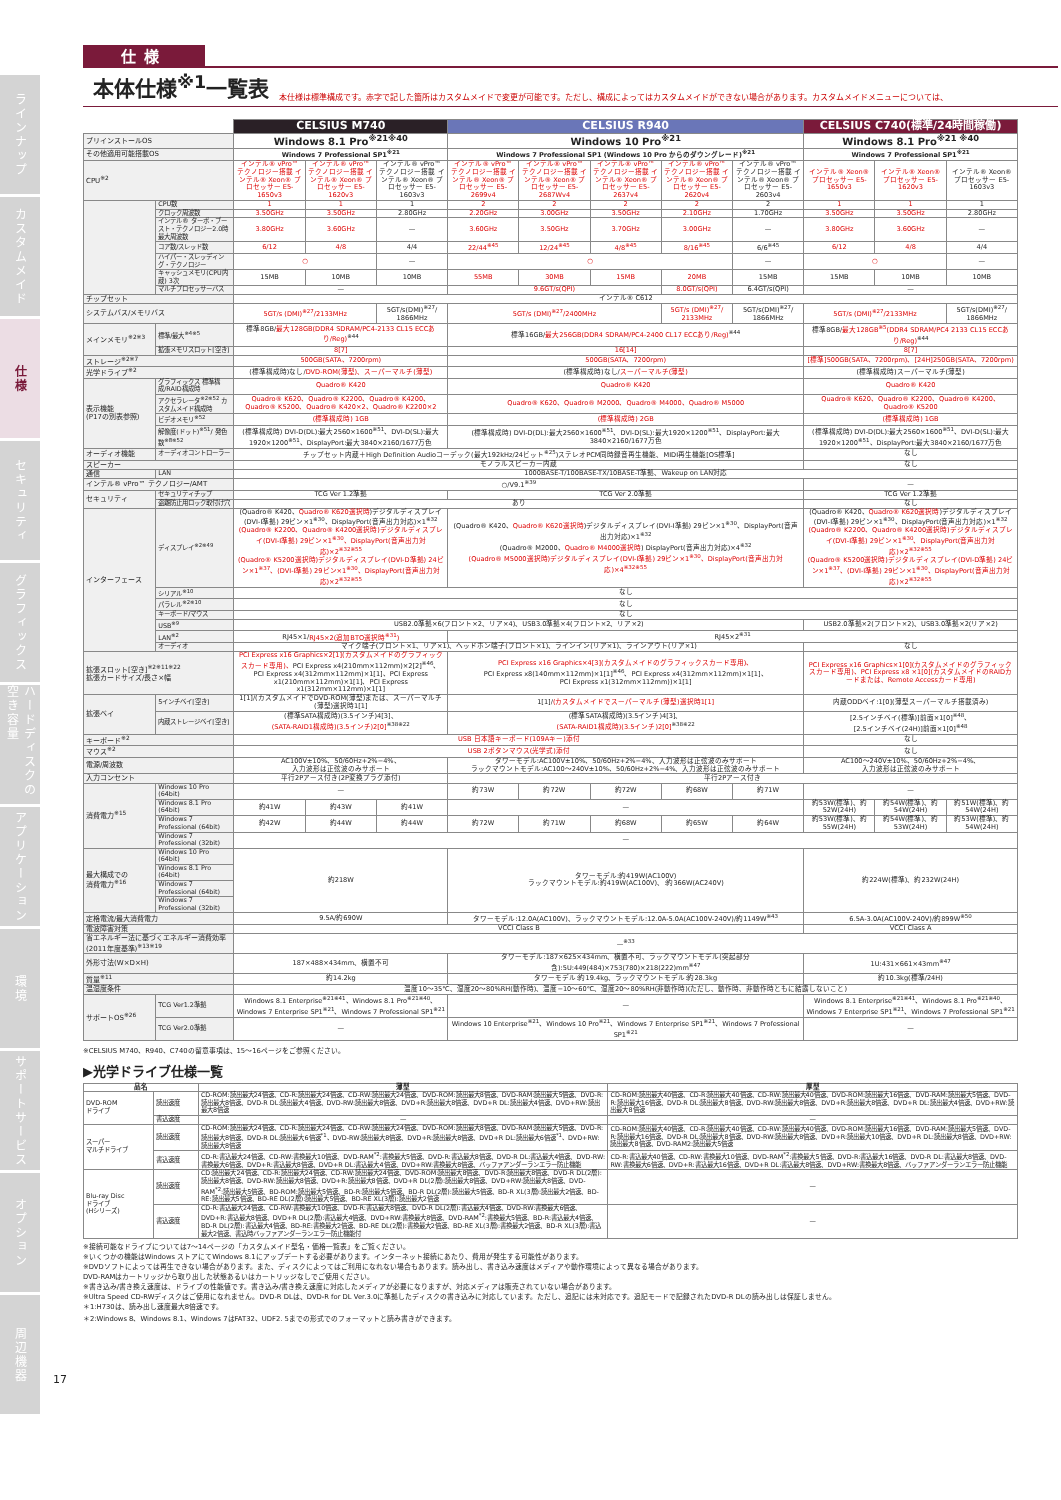ラインナップ
カスタムメイド
仕様
セキュリティ
グラフィックス
ハードディスクの空き容量
アプリケーション
環境
サポートサービス
オプション
周辺機器
仕様
本体仕様<sup>※1</sup>一覧表
本仕様は標準構成です。赤字で記した箇所はカスタムメイドで変更が可能です。ただし、構成によってはカスタムメイドができない場合があります。カスタムメイドメニューについては、
| | | CELSIUS M740 | | | CELSIUS R940 | | | | | CELSIUS C740(標準/24時間稼働) | | |
| プリインストールOS | | Windows 8.1 Pro<sup>※21※40</sup> | | | Windows 10 Pro<sup>※21</sup> | | | | | Windows 8.1 Pro<sup>※21 ※40</sup> | | |
| その他適用可能搭載OS | | Windows 7 Professional SP1<sup>※21</sup> | | | Windows 7 Professional SP1 (Windows 10 Pro からのダウングレード)<sup>※21</sup> | | | | | Windows 7 Professional SP1<sup>※21</sup> | | |
| CPU<sup>※2</sup> | | インテル® vPro™ テクノロジー搭載 インテル® Xeon® プロセッサー E5-1650v3 | インテル® vPro™ テクノロジー搭載 インテル® Xeon® プロセッサー E5-1620v3 | インテル® vPro™ テクノロジー搭載 インテル® Xeon® プロセッサー E5-1603v3 | インテル® vPro™ テクノロジー搭載 インテル® Xeon® プロセッサー E5-2699v4 | インテル® vPro™ テクノロジー搭載 インテル® Xeon® プロセッサー E5-2687Wv4 | インテル® vPro™ テクノロジー搭載 インテル® Xeon® プロセッサー E5-2637v4 | インテル® vPro™ テクノロジー搭載 インテル® Xeon® プロセッサー E5-2620v4 | インテル® vPro™ テクノロジー搭載 インテル® Xeon® プロセッサー E5-2603v4 | インテル® Xeon® プロセッサー E5-1650v3 | インテル® Xeon® プロセッサー E5-1620v3 | インテル® Xeon® プロセッサー E5-1603v3 |
| | CPU数 | 1 | 1 | 1 | 2 | 2 | 2 | 2 | 2 | 1 | 1 | 1 |
| | クロック周波数 | 3.50GHz | 3.50GHz | 2.80GHz | 2.20GHz | 3.00GHz | 3.50GHz | 2.10GHz | 1.70GHz | 3.50GHz | 3.50GHz | 2.80GHz |
| | インテル® ターボ・ブースト・テクノロジー2.0時最大周波数 | 3.80GHz | 3.60GHz | — | 3.60GHz | 3.50GHz | 3.70GHz | 3.00GHz | — | 3.80GHz | 3.60GHz | — |
| | コア数/スレッド数 | 6/12 | 4/8 | 4/4 | 22/44<sup>※45</sup> | 12/24<sup>※45</sup> | 4/8<sup>※45</sup> | 8/16<sup>※45</sup> | 6/6<sup>※45</sup> | 6/12 | 4/8 | 4/4 |
| | ハイパー・スレッディング・テクノロジー | ○ | | — | ○ | | | | — | ○ | | — |
| | キャッシュメモリ(CPU内蔵) 3次 | 15MB | 10MB | 10MB | 55MB | 30MB | 15MB | 20MB | 15MB | 15MB | 10MB | 10MB |
| | マルチプロセッサーバス | — | | | 9.6GT/s(QPI) | | | 8.0GT/s(QPI) | 6.4GT/s(QPI) | — | | |
| チップセット | | インテル® C612 | | | | | | | | | | |
| システムバス/メモリバス | | 5GT/s (DMI)<sup>※27</sup>/2133MHz | | 5GT/s(DMI)<sup>※27</sup>/ 1866MHz | 5GT/s (DMI)<sup>※27</sup>/2400MHz | | | 5GT/s (DMI)<sup>※27</sup>/ 2133MHz | 5GT/s(DMI)<sup>※27</sup>/ 1866MHz | 5GT/s (DMI)<sup>※27</sup>/2133MHz | | 5GT/s(DMI)<sup>※27</sup>/ 1866MHz |
| メインメモリ<sup>※2※3</sup> | 標準/最大<sup>※4※5</sup> | 標準8GB/ 最大128GB(DDR4 SDRAM/PC4-2133 CL15 ECCあり/Reg)<sup>※44</sup> | | | 標準16GB/ 最大256GB(DDR4 SDRAM/PC4-2400 CL17 ECCあり/Reg)<sup>※44</sup> | | | | | 標準8GB/ 最大128GB<sup>※5</sup>(DDR4 SDRAM/PC4 2133 CL15 ECCあり/Reg)<sup>※44</sup> | | |
| | 拡張メモリスロット[空き] | 8[7] | | | 16[14] | | | | | 8[7] | | |
| ストレージ<sup>※2※7</sup> | | 500GB(SATA、7200rpm) | | | 500GB(SATA、7200rpm) | | | | | [標準]500GB(SATA、7200rpm)、[24H]250GB(SATA、7200rpm) | | |
| 光学ドライブ<sup>※2</sup> | | (標準構成時)なし/ DVD-ROM(薄型)、スーパーマルチ(薄型) | | | (標準構成時)なし/ スーパーマルチ(薄型) | | | | | (標準構成時)スーパーマルチ(薄型) | | |
| 表示機能 (P17の別表参照) | グラフィックス 標準構成/RAID構成時 | Quadro® K420 | | | Quadro® K420 | | | | | Quadro® K420 | | |
| | アクセラレータ<sup>※2※52</sup> カスタムメイド構成時 | Quadro® K620、Quadro® K2200、Quadro® K4200、Quadro® K5200、Quadro® K420×2、Quadro® K2200×2 | | | Quadro® K620、Quadro® M2000、Quadro® M4000、Quadro® M5000 | | | | | Quadro® K620、Quadro® K2200、Quadro® K4200、Quadro® K5200 | | |
| | ビデオメモリ<sup>※52</sup> | (標準構成時) 1GB | | | (標準構成時) 2GB | | | | | (標準構成時) 1GB | | |
| | 解像度(ドット)<sup>※51</sup>/ 発色数<sup>※8※52</sup> | (標準構成時) DVI-D(DL):最大2560×1600<sup>※51</sup>、DVI-D(SL):最大1920×1200<sup>※51</sup>、DisplayPort:最大3840×2160/1677万色 | | | (標準構成時) DVI-D(DL):最大2560×1600<sup>※51</sup>、DVI-D(SL):最大1920×1200<sup>※51</sup>、DisplayPort:最大3840×2160/1677万色 | | | | | (標準構成時) DVI-D(DL):最大2560×1600<sup>※51</sup>、DVI-D(SL):最大1920×1200<sup>※51</sup>、DisplayPort:最大3840×2160/1677万色 | | |
| オーディオ機能 | オーディオコントローラー | チップセット内蔵＋High Definition Audioコーデック(最大192kHz/24ビット<sup>※25</sup>)ステレオPCM同時録音再生機能、MIDI再生機能[OS標準] | | | | | | | | なし | | |
| スピーカー | | モノラルスピーカー内蔵 | | | | | | | | なし | | |
| 通信 | LAN | 1000BASE-T/100BASE-TX/10BASE-T準拠、Wakeup on LAN対応 | | | | | | | | | | |
| インテル® vPro™ テクノロジー/AMT | | ○/V9.1<sup>※39</sup> | | | | | | | | — | | |
| セキュリティ | セキュリティチップ | TCG Ver 1.2準拠 | | | TCG Ver 2.0準拠 | | | | | TCG Ver 1.2準拠 | | |
| | 盗難防止用ロック取付け穴 | あり | | | | | | | | なし | | |
| インターフェース | ディスプレイ<sup>※2※49</sup> | (Quadro® K420、 Quadro® K620選択時 )デジタルディスプレイ(DVI-I準拠) 29ピン×1<sup>※30</sup>、DisplayPort(音声出力対応)×1<sup>※32</sup> (Quadro® K2200、Quadro® K4200選択時)デジタルディスプレイ(DVI-I準拠) 29ピン×1<sup>※30</sup>、DisplayPort(音声出力対応)×2<sup>※32※55</sup> (Quadro® K5200選択時)デジタルディスプレイ(DVI-D準拠) 24ピン×1<sup>※37</sup>、(DVI-I準拠) 29ピン×1<sup>※30</sup>、DisplayPort(音声出力対応)×2<sup>※32※55</sup> | | | (Quadro® K420、 Quadro® K620選択時 )デジタルディスプレイ(DVI-I準拠) 29ピン×1<sup>※30</sup>、DisplayPort(音声出力対応)×1<sup>※32</sup> (Quadro® M2000、 Quadro® M4000選択時 ) DisplayPort(音声出力対応)×4<sup>※32</sup> (Quadro® M5000選択時)デジタルディスプレイ(DVI-I準拠) 29ピン×1<sup>※30</sup>、DisplayPort(音声出力対応)×4<sup>※32※55</sup> | | | | | (Quadro® K420、 Quadro® K620選択時 )デジタルディスプレイ(DVI-I準拠) 29ピン×1<sup>※30</sup>、DisplayPort(音声出力対応)×1<sup>※32</sup> (Quadro® K2200、Quadro® K4200選択時)デジタルディスプレイ(DVI-I準拠) 29ピン×1<sup>※30</sup>、DisplayPort(音声出力対応)×2<sup>※32※55</sup> (Quadro® K5200選択時)デジタルディスプレイ(DVI-D準拠) 24ピン×1<sup>※37</sup>、(DVI-I準拠) 29ピン×1<sup>※30</sup>、DisplayPort(音声出力対応)×2<sup>※32※55</sup> | | |
| | シリアル<sup>※10</sup> | なし | | | | | | | | | | |
| | パラレル<sup>※2※10</sup> | なし | | | | | | | | | | |
| | キーボード/マウス | なし | | | | | | | | | | |
| | USB<sup>※9</sup> | USB2.0準拠×6(フロント×2、リア×4)、USB3.0準拠×4(フロント×2、リア×2) | | | | | | | | USB2.0準拠×2(フロント×2)、USB3.0準拠×2(リア×2) | | |
| | LAN<sup>※2</sup> | RJ45×1/ RJ45×2(追加BTO選択時<sup>※31</sup>) | | | RJ45×2<sup>※31</sup> | | | | | | | |
| | オーディオ | マイク端子(フロント×1、リア×1)、ヘッドホン端子(フロント×1)、ラインイン(リア×1)、ラインアウト(リア×1) | | | | | | | | なし | | |
| 拡張スロット[空き]<sup>※2※11※22</sup> 拡張カードサイズ/長さ×幅 | | PCI Express x16 Graphics×2[1](カスタムメイドのグラフィックスカード専用)、 PCI Express x4(210mm×112mm)×2[2]<sup>※46</sup>、PCI Express x4(312mm×112mm)×1[1]、PCI Express x1(210mm×112mm)×1[1]、PCI Express x1(312mm×112mm)×1[1] | | | PCI Express x16 Graphics×4[3](カスタムメイドのグラフィックスカード専用)、 PCI Express x8(140mm×112mm)×1[1]<sup>※46</sup>、PCI Express x4(312mm×112mm)×1[1]、 PCI Express x1(312mm×112mm))×1[1] | | | | | PCI Express x16 Graphics×1[0](カスタムメイドのグラフィックスカード専用)、PCI Express x8 ×1[0](カスタムメイドのRAIDカードまたは、Remote Accessカード専用) | | |
| 拡張ベイ | 5インチベイ[空き] | 1[1]/(カスタムメイドでDVD-ROM(薄型)または、スーパーマルチ(薄型)選択時1[1] | | | 1[1]/ (カスタムメイドでスーパーマルチ(薄型)選択時1[1] | | | | | 内蔵ODDベイ:1[0](薄型スーパーマルチ搭載済み) | | |
| | 内蔵ストレージベイ[空き] | (標準SATA構成時)(3.5インチ)4[3]、 (SATA-RAID1構成時)(3.5インチ)2[0]<sup>※38※22</sup> | | | (標準SATA構成時)(3.5インチ)4[3]、 (SATA-RAID1構成時)(3.5インチ)2[0]<sup>※38※22</sup> | | | | | [2.5インチベイ(標準)]前面×1[0]<sup>※48</sup>、 [2.5インチベイ(24H)]前面×1[0]<sup>※48</sup> | | |
| キーボード<sup>※2</sup> | | USB 日本語キーボード(109Aキー)添付 | | | | | | | | なし | | |
| マウス<sup>※2</sup> | | USB 2ボタンマウス(光学式)添付 | | | | | | | | なし | | |
| 電源/周波数 | | AC100V±10%、50/60Hz+2%−4%、 入力波形は正弦波のみサポート | | | タワーモデル:AC100V±10%、50/60Hz+2%−4%、入力波形は正弦波のみサポート ラックマウントモデル:AC100〜240V±10%、50/60Hz+2%−4%、入力波形は正弦波のみサポート | | | | | AC100〜240V±10%、50/60Hz+2%−4%、 入力波形は正弦波のみサポート | | |
| 入力コンセント | | 平行2Pアース付き(2P変換プラグ添付) | | | 平行2Pアース付き | | | | | | | |
| 消費電力<sup>※15</sup> | Windows 10 Pro (64bit) | — | | | 約73W | 約72W | 約72W | 約68W | 約71W | — | | |
| | Windows 8.1 Pro (64bit) | 約41W | 約43W | 約41W | — | | | | | 約53W(標準)、約52W(24H) | 約54W(標準)、約54W(24H) | 約51W(標準)、約54W(24H) |
| | Windows 7 Professional (64bit) | 約42W | 約44W | 約44W | 約72W | 約71W | 約68W | 約65W | 約64W | 約53W(標準)、約55W(24H) | 約54W(標準)、約53W(24H) | 約53W(標準)、約54W(24H) |
| | Windows 7 Professional (32bit) | — | | | | | | | | | | |
| 最大構成での 消費電力<sup>※16</sup> | Windows 10 Pro (64bit) | 約218W | | | タワーモデル:約419W(AC100V) ラックマウントモデル:約419W(AC100V)、:約366W(AC240V) | | | | | 約224W(標準)、約232W(24H) | | |
| | Windows 8.1 Pro (64bit) | | | | | | | | | | | |
| | Windows 7 Professional (64bit) | | | | | | | | | | | |
| | Windows 7 Professional (32bit) | | | | | | | | | | | |
| 定格電流/最大消費電力 | | 9.5A/約690W | | | タワーモデル:12.0A(AC100V)、ラックマウントモデル:12.0A-5.0A(AC100V-240V)/約1149W<sup>※43</sup> | | | | | 6.5A-3.0A(AC100V-240V)/約899W<sup>※50</sup> | | |
| 電波障害対策 | | VCCI Class B | | | | | | | | VCCI Class A | | |
| 省エネルギー法に基づくエネルギー消費効率(2011年度基準)<sup>※13※19</sup> | | —<sup>※33</sup> | | | | | | | | | | |
| 外形寸法(W×D×H) | | 187×488×434mm、横置不可 | | | タワーモデル:187×625×434mm、横置不可、ラックマウントモデル(突起部分含):5U:449(484)×753(780)×218(222)mm<sup>※47</sup> | | | | | 1U:431×661×43mm<sup>※47</sup> | | |
| 質量<sup>※11</sup> | | 約14.2kg | | | タワーモデル:約19.4kg、ラックマウントモデル:約28.3kg | | | | | 約10.3kg(標準/24H) | | |
| 温湿度条件 | | 温度10〜35℃、湿度20〜80%RH(動作時)、温度−10〜60℃、湿度20〜80%RH(非動作時)(ただし、動作時、非動作時ともに結露しないこと) | | | | | | | | | | |
| サポートOS<sup>※26</sup> | TCG Ver1.2準拠 | Windows 8.1 Enterprise<sup>※21※41</sup>、Windows 8.1 Pro<sup>※21※40</sup>、Windows 7 Enterprise SP1<sup>※21</sup>、Windows 7 Professional SP1<sup>※21</sup> | | | — | | | | | Windows 8.1 Enterprise<sup>※21※41</sup>、Windows 8.1 Pro<sup>※21※40</sup>、Windows 7 Enterprise SP1<sup>※21</sup>、Windows 7 Professional SP1<sup>※21</sup> | | |
| | TCG Ver2.0準拠 | — | | | Windows 10 Enterprise<sup>※21</sup>、Windows 10 Pro<sup>※21</sup>、Windows 7 Enterprise SP1<sup>※21</sup>、Windows 7 Professional SP1<sup>※21</sup> | | | | | — | | |
※CELSIUS M740、R940、C740の留意事項は、15〜16ページをご参照ください。
▶光学ドライブ仕様一覧
| 品名 | | 薄型 | 厚型 |
| --- | --- | --- | --- |
| DVD-ROM ドライブ | 読出速度 | CD-ROM:読出最大24倍速、CD-R:読出最大24倍速、CD-RW:読出最大24倍速、DVD-ROM:読出最大8倍速、DVD-RAM:読出最大5倍速、DVD-R:読出最大8倍速、DVD-R DL:読出最大4倍速、DVD-RW:読出最大8倍速、DVD+R:読出最大8倍速、DVD+R DL:読出最大4倍速、DVD+RW:読出最大8倍速 | CD-ROM:読出最大40倍速、CD-R:読出最大40倍速、CD-RW:読出最大40倍速、DVD-ROM:読出最大16倍速、DVD-RAM:読出最大5倍速、DVD-R:読出最大16倍速、DVD-R DL:読出最大8倍速、DVD-RW:読出最大8倍速、DVD+R:読出最大8倍速、DVD+R DL:読出最大4倍速、DVD+RW:読出最大8倍速 |
| | 書込速度 | — | — |
| スーパー マルチドライブ | 読出速度 | CD-ROM:読出最大24倍速、CD-R:読出最大24倍速、CD-RW:読出最大24倍速、DVD-ROM:読出最大8倍速、DVD-RAM:読出最大5倍速、DVD-R:読出最大8倍速、DVD-R DL:読出最大6倍速<sup>*1</sup>、DVD-RW:読出最大8倍速、DVD+R:読出最大8倍速、DVD+R DL:読出最大6倍速<sup>*1</sup>、DVD+RW:読出最大8倍速 | CD-ROM:読出最大40倍速、CD-R:読出最大40倍速、CD-RW:読出最大40倍速、DVD-ROM:読出最大16倍速、DVD-RAM:読出最大5倍速、DVD-R:読出最大16倍速、DVD-R DL:読出最大8倍速、DVD-RW:読出最大8倍速、DVD+R:読出最大10倍速、DVD+R DL:読出最大8倍速、DVD+RW:読出最大8倍速、DVD-RAM2:読出最大5倍速 |
| | 書込速度 | CD-R:書込最大24倍速、CD-RW:書換最大10倍速、DVD-RAM<sup>*2</sup>:書換最大5倍速、DVD-R:書込最大8倍速、DVD-R DL:書込最大4倍速、DVD-RW:書換最大6倍速、DVD+R:書込最大8倍速、DVD+R DL:書込最大4倍速、DVD+RW:書換最大8倍速、バッファアンダーランエラー防止機能 | CD-R:書込最大40倍速、CD-RW:書換最大10倍速、DVD-RAM<sup>*2</sup>:書換最大5倍速、DVD-R:書込最大16倍速、DVD-R DL:書込最大8倍速、DVD-RW:書換最大6倍速、DVD+R:書込最大16倍速、DVD+R DL:書込最大8倍速、DVD+RW:書換最大8倍速、バッファアンダーランエラー防止機能 |
| Blu-ray Disc ドライブ (Hシリーズ) | 読出速度 | CD:読出最大24倍速、CD-R:読出最大24倍速、CD-RW:読出最大24倍速、DVD-ROM:読出最大8倍速、DVD-R:読出最大8倍速、DVD-R DL(2層):読出最大8倍速、DVD-RW:読出最大8倍速、DVD+R:読出最大8倍速、DVD+R DL(2層):読出最大8倍速、DVD+RW:読出最大8倍速、DVD-RAM<sup>*2</sup>:読出最大5倍速、BD-ROM:読出最大5倍速、BD-R:読出最大5倍速、BD-R DL(2層):読出最大5倍速、BD-R XL(3層):読出最大2倍速、BD-RE:読出最大5倍速、BD-RE DL(2層):読出最大5倍速、BD-RE XL(3層):読出最大2倍速 | — |
| | 書込速度 | CD-R:書込最大24倍速、CD-RW:書換最大10倍速、DVD-R:書込最大8倍速、DVD-R DL(2層):書込最大4倍速、DVD-RW:書換最大6倍速、DVD+R:書込最大8倍速、DVD+R DL(2層):書込最大4倍速、DVD+RW:書換最大8倍速、DVD-RAM<sup>*2</sup>:書換最大5倍速、BD-R:書込最大4倍速、BD-R DL(2層):書込最大4倍速、BD-RE:書換最大2倍速、BD-RE DL(2層):書換最大2倍速、BD-RE XL(3層):書換最大2倍速、BD-R XL(3層):書込最大2倍速、書込時バッファアンダーランエラー防止機能付 | — |
※接続可能なドライブについては7〜14ページの「カスタムメイド型名・価格一覧表」をご覧ください。
※いくつかの機能はWindows ストアにてWindows 8.1にアップデートする必要があります。インターネット接続にあたり、費用が発生する可能性があります。
※DVDソフトによっては再生できない場合があります。また、ディスクによってはご利用になれない場合もあります。読み出し、書き込み速度はメディアや動作環境によって異なる場合があります。
DVD-RAMはカートリッジから取り出した状態あるいはカートリッジなしでご使用ください。
※書き込み/書き換え速度は、ドライブの性能値です。書き込み/書き換え速度に対応したメディアが必要になりますが、対応メディアは販売されていない場合があります。
※Ultra Speed CD-RWディスクはご使用になれません。DVD-R DLは、DVD-R for DL Ver.3.0に準拠したディスクの書き込みに対応しています。ただし、追記には未対応です。追記モードで記録されたDVD-R DLの読み出しは保証しません。
＊1:H730は、読み出し速度最大8倍速です。
＊2:Windows 8、Windows 8.1、Windows 7はFAT32、UDF2. 5までの形式でのフォーマットと読み書きができます。
17